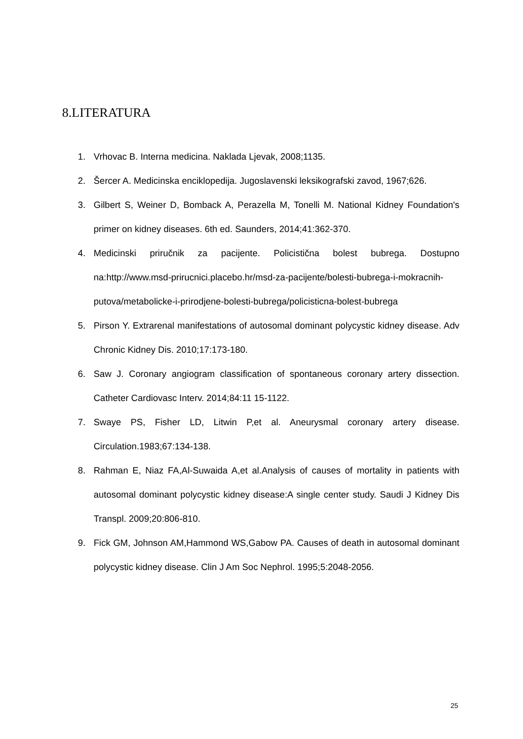8.LITERATURA
1. Vrhovac B. Interna medicina. Naklada Ljevak, 2008;1135.
2. Šercer A. Medicinska enciklopedija. Jugoslavenski leksikografski zavod, 1967;626.
3. Gilbert S, Weiner D, Bomback A, Perazella M, Tonelli M. National Kidney Foundation's primer on kidney diseases. 6th ed. Saunders, 2014;41:362-370.
4. Medicinski priručnik za pacijente. Policistična bolest bubrega. Dostupno na:http://www.msd-prirucnici.placebo.hr/msd-za-pacijente/bolesti-bubrega-i-mokracnih-putova/metabolicke-i-prirodjene-bolesti-bubrega/policisticna-bolest-bubrega
5. Pirson Y. Extrarenal manifestations of autosomal dominant polycystic kidney disease. Adv Chronic Kidney Dis. 2010;17:173-180.
6. Saw J. Coronary angiogram classification of spontaneous coronary artery dissection. Catheter Cardiovasc Interv. 2014;84:11 15-1122.
7. Swaye PS, Fisher LD, Litwin P,et al. Aneurysmal coronary artery disease. Circulation.1983;67:134-138.
8. Rahman E, Niaz FA,Al-Suwaida A,et al.Analysis of causes of mortality in patients with autosomal dominant polycystic kidney disease:A single center study. Saudi J Kidney Dis Transpl. 2009;20:806-810.
9. Fick GM, Johnson AM,Hammond WS,Gabow PA. Causes of death in autosomal dominant polycystic kidney disease. Clin J Am Soc Nephrol. 1995;5:2048-2056.
25